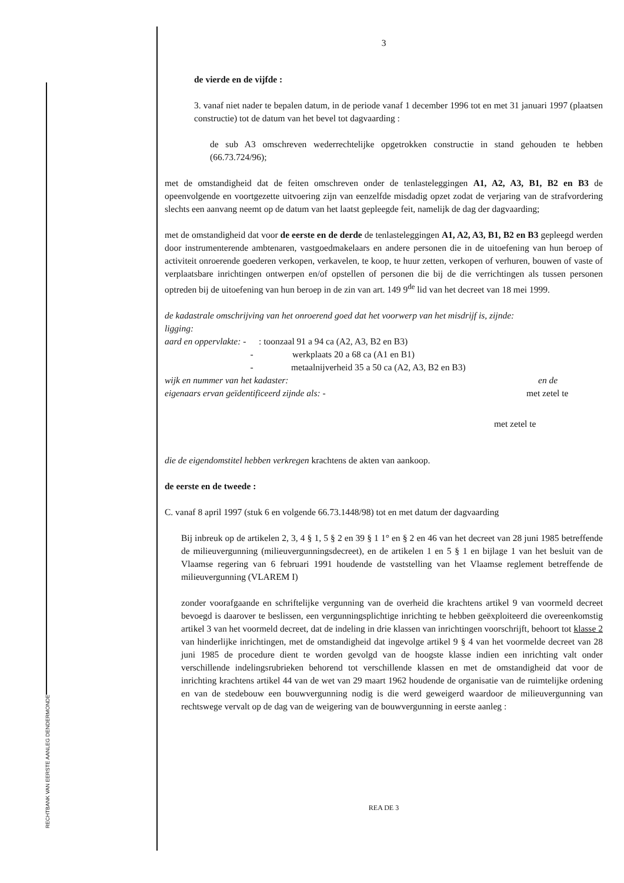RECHTBANK VAN EERSTE AANLEG DENDERMONDE
3
de vierde en de vijfde :
3. vanaf niet nader te bepalen datum, in de periode vanaf 1 december 1996 tot en met 31 januari 1997 (plaatsen constructie) tot de datum van het bevel tot dagvaarding :
de sub A3 omschreven wederrechtelijke opgetrokken constructie in stand gehouden te hebben (66.73.724/96);
met de omstandigheid dat de feiten omschreven onder de tenlasteleggingen A1, A2, A3, B1, B2 en B3 de opeenvolgende en voortgezette uitvoering zijn van eenzelfde misdadig opzet zodat de verjaring van de strafvordering slechts een aanvang neemt op de datum van het laatst gepleegde feit, namelijk de dag der dagvaarding;
met de omstandigheid dat voor de eerste en de derde de tenlasteleggingen A1, A2, A3, B1, B2 en B3 gepleegd werden door instrumenterende ambtenaren, vastgoedmakelaars en andere personen die in de uitoefening van hun beroep of activiteit onroerende goederen verkopen, verkavelen, te koop, te huur zetten, verkopen of verhuren, bouwen of vaste of verplaatsbare inrichtingen ontwerpen en/of opstellen of personen die bij de die verrichtingen als tussen personen optreden bij de uitoefening van hun beroep in de zin van art. 149 9<sup>de</sup> lid van het decreet van 18 mei 1999.
de kadastrale omschrijving van het onroerend goed dat het voorwerp van het misdrijf is, zijnde:
ligging:
aard en oppervlakte: -: toonzaal 91 a 94 ca (A2, A3, B2 en B3)
- werkplaats 20 a 68 ca (A1 en B1)
- metaalnijverheid 35 a 50 ca (A2, A3, B2 en B3)
wijk en nummer van het kadaster: en de
eigenaars ervan geïdentificeerd zijnde als: - met zetel te
met zetel te
die de eigendomstitel hebben verkregen krachtens de akten van aankoop.
de eerste en de tweede :
C. vanaf 8 april 1997 (stuk 6 en volgende 66.73.1448/98) tot en met datum der dagvaarding
Bij inbreuk op de artikelen 2, 3, 4 § 1, 5 § 2 en 39 § 1 1° en § 2 en 46 van het decreet van 28 juni 1985 betreffende de milieuvergunning (milieuvergunningsdecreet), en de artikelen 1 en 5 § 1 en bijlage 1 van het besluit van de Vlaamse regering van 6 februari 1991 houdende de vaststelling van het Vlaamse reglement betreffende de milieuvergunning (VLAREM I)
zonder voorafgaande en schriftelijke vergunning van de overheid die krachtens artikel 9 van voormeld decreet bevoegd is daarover te beslissen, een vergunningsplichtige inrichting te hebben geëxploiteerd die overeenkomstig artikel 3 van het voormeld decreet, dat de indeling in drie klassen van inrichtingen voorschrijft, behoort tot klasse 2 van hinderlijke inrichtingen, met de omstandigheid dat ingevolge artikel 9 § 4 van het voormelde decreet van 28 juni 1985 de procedure dient te worden gevolgd van de hoogste klasse indien een inrichting valt onder verschillende indelingsrubrieken behorend tot verschillende klassen en met de omstandigheid dat voor de inrichting krachtens artikel 44 van de wet van 29 maart 1962 houdende de organisatie van de ruimtelijke ordening en van de stedebouw een bouwvergunning nodig is die werd geweigerd waardoor de milieuvergunning van rechtswege vervalt op de dag van de weigering van de bouwvergunning in eerste aanleg :
REA DE 3